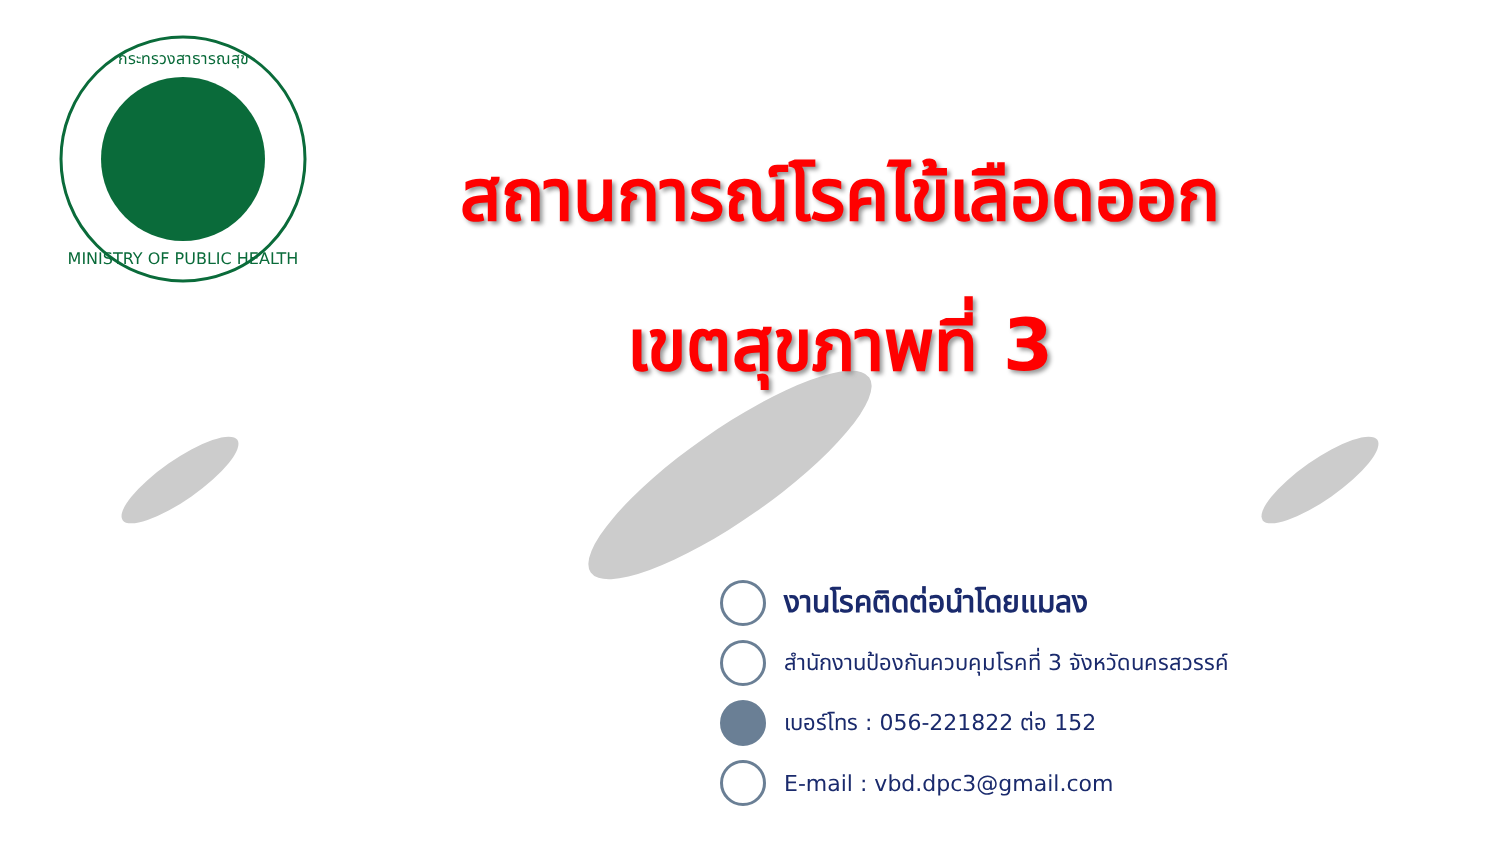MINISTRY OF PUBLIC HEALTH
กระทรวงสาธารณสุข
สถานการณ์โรคไข้เลือดออก
เขตสุขภาพที่ 3
งานโรคติดต่อนำโดยแมลง
สำนักงานป้องกันควบคุมโรคที่ 3 จังหวัดนครสวรรค์
เบอร์โทร : 056-221822 ต่อ 152
E-mail : vbd.dpc3@gmail.com